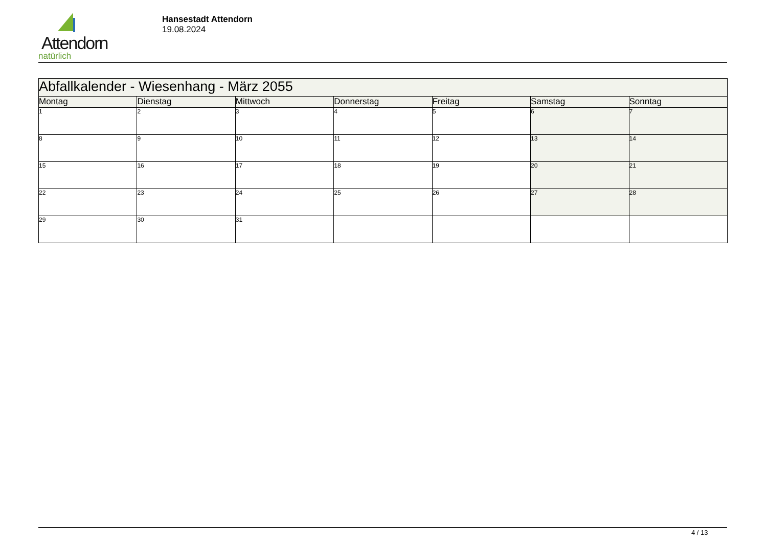Attendorn
natürlich
Hansestadt Attendorn
19.08.2024
| Abfallkalender - Wiesenhang - März 2055 | | | | | | |
| --- | --- | --- | --- | --- | --- | --- |
| Montag | Dienstag | Mittwoch | Donnerstag | Freitag | Samstag | Sonntag |
| 1 | 2 | 3 | 4 | 5 | 6 | 7 |
| 8 | 9 | 10 | 11 | 12 | 13 | 14 |
| 15 | 16 | 17 | 18 | 19 | 20 | 21 |
| 22 | 23 | 24 | 25 | 26 | 27 | 28 |
| 29 | 30 | 31 | | | | |
4 / 13